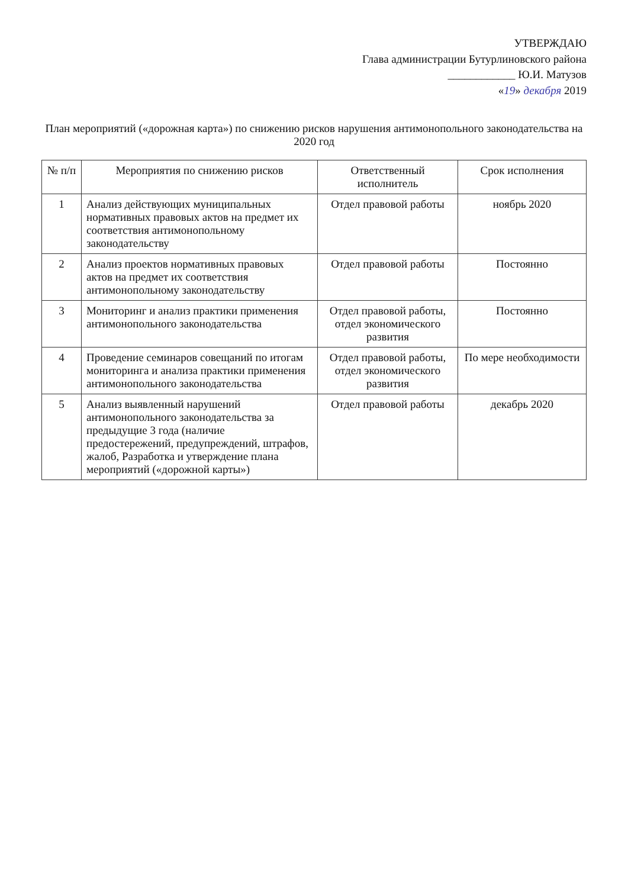УТВЕРЖДАЮ
Глава администрации Бутурлиновского района
____________ Ю.И. Матузов
«19» декабря 2019
План мероприятий («дорожная карта») по снижению рисков нарушения антимонопольного законодательства на 2020 год
| № п/п | Мероприятия по снижению рисков | Ответственный исполнитель | Срок исполнения |
| --- | --- | --- | --- |
| 1 | Анализ действующих муниципальных нормативных правовых актов на предмет их соответствия антимонопольному законодательству | Отдел правовой работы | ноябрь 2020 |
| 2 | Анализ проектов нормативных правовых актов на предмет их соответствия антимонопольному законодательству | Отдел правовой работы | Постоянно |
| 3 | Мониторинг и анализ практики применения антимонопольного законодательства | Отдел правовой работы, отдел экономического развития | Постоянно |
| 4 | Проведение семинаров совещаний по итогам мониторинга и анализа практики применения антимонопольного законодательства | Отдел правовой работы, отдел экономического развития | По мере необходимости |
| 5 | Анализ выявленный нарушений антимонопольного законодательства за предыдущие 3 года (наличие предостережений, предупреждений, штрафов, жалоб, Разработка и утверждение плана мероприятий («дорожной карты») | Отдел правовой работы | декабрь 2020 |